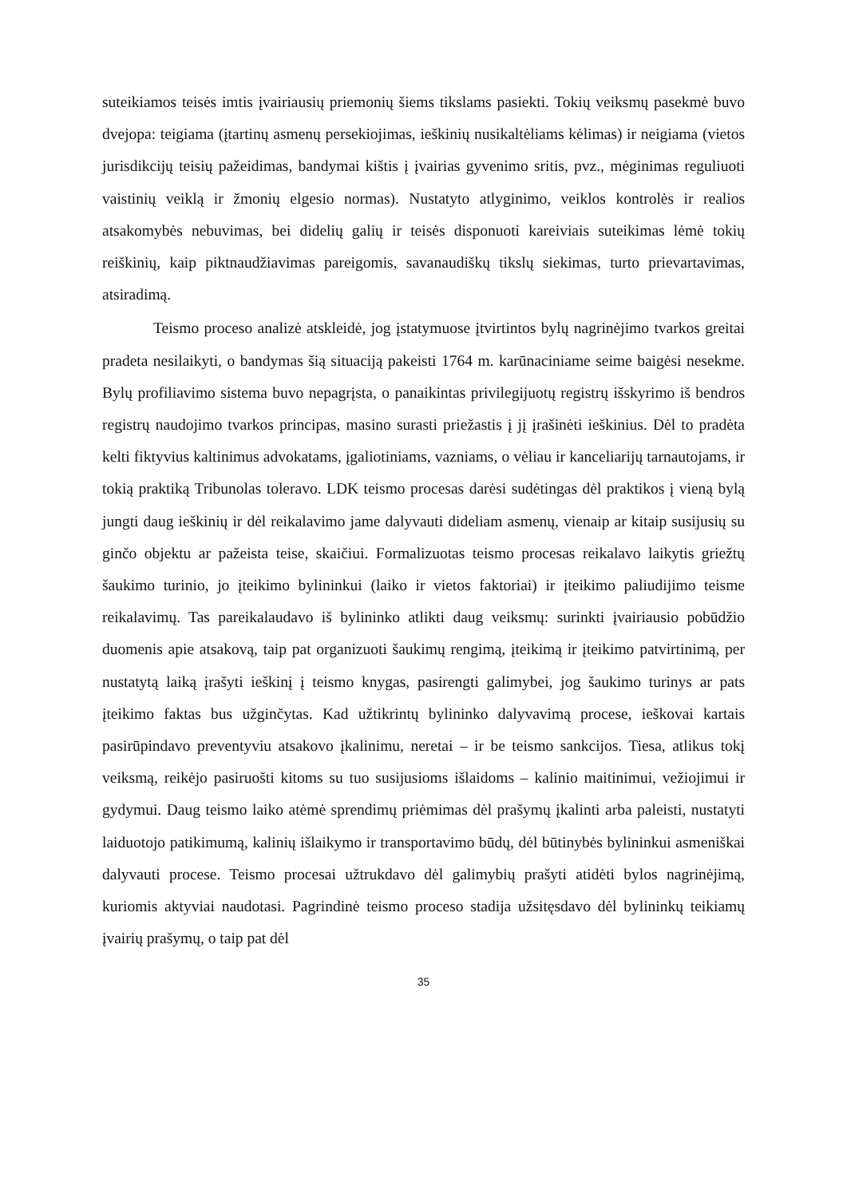suteikiamos teisės imtis įvairiausių priemonių šiems tikslams pasiekti. Tokių veiksmų pasekmė buvo dvejopa: teigiama (įtartinų asmenų persekiojimas, ieškinių nusikaltėliams kėlimas) ir neigiama (vietos jurisdikcijų teisių pažeidimas, bandymai kištis į įvairias gyvenimo sritis, pvz., mėginimas reguliuoti vaistinių veiklą ir žmonių elgesio normas). Nustatyto atlyginimo, veiklos kontrolės ir realios atsakomybės nebuvimas, bei didelių galių ir teisės disponuoti kareiviais suteikimas lėmė tokių reiškinių, kaip piktnaudžiavimas pareigomis, savanaudiškų tikslų siekimas, turto prievartavimas, atsiradimą.
Teismo proceso analizė atskleidė, jog įstatymuose įtvirtintos bylų nagrinėjimo tvarkos greitai pradeta nesilaikyti, o bandymas šią situaciją pakeisti 1764 m. karūnaciniame seime baigėsi nesekme. Bylų profiliavimo sistema buvo nepagrįsta, o panaikintas privilegijuotų registrų išskyrimo iš bendros registrų naudojimo tvarkos principas, masino surasti priežastis į jį įrašinėti ieškinius. Dėl to pradėta kelti fiktyvius kaltinimus advokatams, įgaliotiniams, vazniams, o vėliau ir kanceliarijų tarnautojams, ir tokią praktiką Tribunolas toleravo. LDK teismo procesas darėsi sudėtingas dėl praktikos į vieną bylą jungti daug ieškinių ir dėl reikalavimo jame dalyvauti dideliam asmenų, vienaip ar kitaip susijusių su ginčo objektu ar pažeista teise, skaičiui. Formalizuotas teismo procesas reikalavo laikytis griežtų šaukimo turinio, jo įteikimo bylininkui (laiko ir vietos faktoriai) ir įteikimo paliudijimo teisme reikalavimų. Tas pareikalaudavo iš bylininko atlikti daug veiksmų: surinkti įvairiausio pobūdžio duomenis apie atsakovą, taip pat organizuoti šaukimų rengimą, įteikimą ir įteikimo patvirtinimą, per nustatytą laiką įrašyti ieškinį į teismo knygas, pasirengti galimybei, jog šaukimo turinys ar pats įteikimo faktas bus užginčytas. Kad užtikrintų bylininko dalyvavimą procese, ieškovai kartais pasirūpindavo preventyviu atsakovo įkalinimu, neretai – ir be teismo sankcijos. Tiesa, atlikus tokį veiksmą, reikėjo pasiruošti kitoms su tuo susijusioms išlaidoms – kalinio maitinimui, vežiojimui ir gydymui. Daug teismo laiko atėmė sprendimų priėmimas dėl prašymų įkalinti arba paleisti, nustatyti laiduotojo patikimumą, kalinių išlaikymo ir transportavimo būdų, dėl būtinybės bylininkui asmeniškai dalyvauti procese. Teismo procesai užtrukdavo dėl galimybių prašyti atidėti bylos nagrinėjimą, kuriomis aktyviai naudotasi. Pagrindinė teismo proceso stadija užsitęsdavo dėl bylininkų teikiamų įvairių prašymų, o taip pat dėl
35